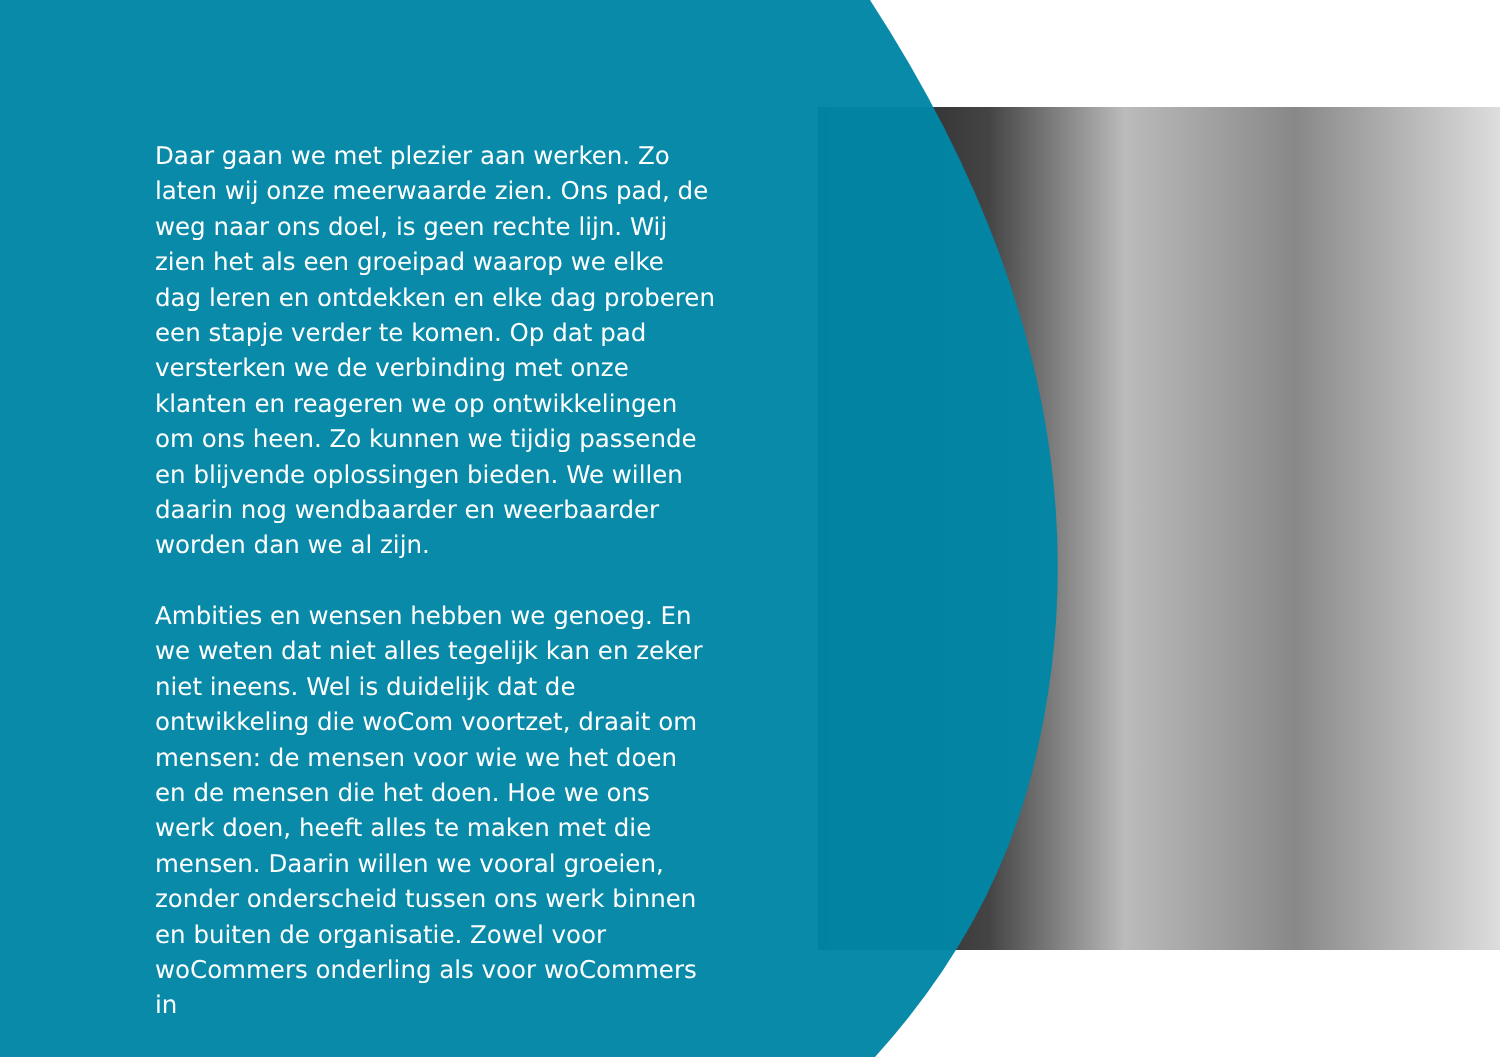Daar gaan we met plezier aan werken. Zo laten wij onze meerwaarde zien. Ons pad, de weg naar ons doel, is geen rechte lijn. Wij zien het als een groeipad waarop we elke dag leren en ontdekken en elke dag proberen een stapje verder te komen. Op dat pad versterken we de verbinding met onze klanten en reageren we op ontwikkelingen om ons heen. Zo kunnen we tijdig passende en blijvende oplossingen bieden. We willen daarin nog wendbaarder en weerbaarder worden dan we al zijn.
Ambities en wensen hebben we genoeg. En we weten dat niet alles tegelijk kan en zeker niet ineens. Wel is duidelijk dat de ontwikkeling die woCom voortzet, draait om mensen: de mensen voor wie we het doen en de mensen die het doen. Hoe we ons werk doen, heeft alles te maken met die mensen. Daarin willen we vooral groeien, zonder onderscheid tussen ons werk binnen en buiten de organisatie. Zowel voor woCommers onderling als voor woCommers in